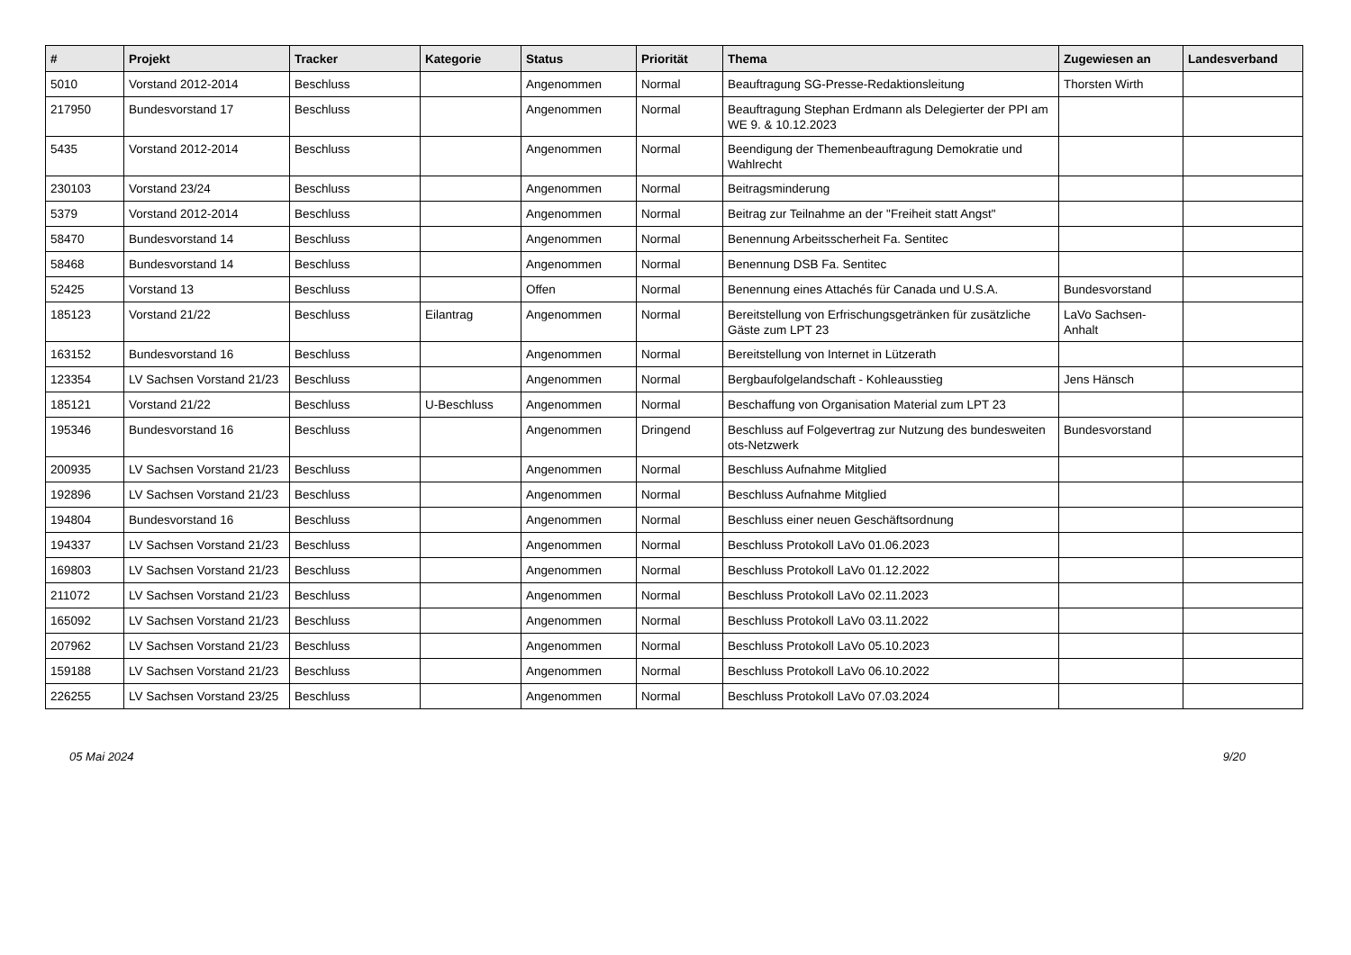| # | Projekt | Tracker | Kategorie | Status | Priorität | Thema | Zugewiesen an | Landesverband |
| --- | --- | --- | --- | --- | --- | --- | --- | --- |
| 5010 | Vorstand 2012-2014 | Beschluss | | Angenommen | Normal | Beauftragung SG-Presse-Redaktionsleitung | Thorsten Wirth | |
| 217950 | Bundesvorstand 17 | Beschluss | | Angenommen | Normal | Beauftragung Stephan Erdmann als Delegierter der PPI am WE 9. & 10.12.2023 | | |
| 5435 | Vorstand 2012-2014 | Beschluss | | Angenommen | Normal | Beendigung der Themenbeauftragung Demokratie und Wahlrecht | | |
| 230103 | Vorstand 23/24 | Beschluss | | Angenommen | Normal | Beitragsminderung | | |
| 5379 | Vorstand 2012-2014 | Beschluss | | Angenommen | Normal | Beitrag zur Teilnahme an der "Freiheit statt Angst" | | |
| 58470 | Bundesvorstand 14 | Beschluss | | Angenommen | Normal | Benennung Arbeitsscherheit Fa. Sentitec | | |
| 58468 | Bundesvorstand 14 | Beschluss | | Angenommen | Normal | Benennung DSB Fa. Sentitec | | |
| 52425 | Vorstand 13 | Beschluss | | Offen | Normal | Benennung eines Attachés für Canada und U.S.A. | Bundesvorstand | |
| 185123 | Vorstand 21/22 | Beschluss | Eilantrag | Angenommen | Normal | Bereitstellung von Erfrischungsgetränken für zusätzliche Gäste zum LPT 23 | LaVo Sachsen-Anhalt | |
| 163152 | Bundesvorstand 16 | Beschluss | | Angenommen | Normal | Bereitstellung von Internet in Lützerath | | |
| 123354 | LV Sachsen Vorstand 21/23 | Beschluss | | Angenommen | Normal | Bergbaufolgelandschaft - Kohleausstieg | Jens Hänsch | |
| 185121 | Vorstand 21/22 | Beschluss | U-Beschluss | Angenommen | Normal | Beschaffung von Organisation Material zum LPT 23 | | |
| 195346 | Bundesvorstand 16 | Beschluss | | Angenommen | Dringend | Beschluss auf Folgevertrag zur Nutzung des bundesweiten ots-Netzwerk | Bundesvorstand | |
| 200935 | LV Sachsen Vorstand 21/23 | Beschluss | | Angenommen | Normal | Beschluss Aufnahme Mitglied | | |
| 192896 | LV Sachsen Vorstand 21/23 | Beschluss | | Angenommen | Normal | Beschluss Aufnahme Mitglied | | |
| 194804 | Bundesvorstand 16 | Beschluss | | Angenommen | Normal | Beschluss einer neuen Geschäftsordnung | | |
| 194337 | LV Sachsen Vorstand 21/23 | Beschluss | | Angenommen | Normal | Beschluss Protokoll LaVo 01.06.2023 | | |
| 169803 | LV Sachsen Vorstand 21/23 | Beschluss | | Angenommen | Normal | Beschluss Protokoll LaVo 01.12.2022 | | |
| 211072 | LV Sachsen Vorstand 21/23 | Beschluss | | Angenommen | Normal | Beschluss Protokoll LaVo 02.11.2023 | | |
| 165092 | LV Sachsen Vorstand 21/23 | Beschluss | | Angenommen | Normal | Beschluss Protokoll LaVo 03.11.2022 | | |
| 207962 | LV Sachsen Vorstand 21/23 | Beschluss | | Angenommen | Normal | Beschluss Protokoll LaVo 05.10.2023 | | |
| 159188 | LV Sachsen Vorstand 21/23 | Beschluss | | Angenommen | Normal | Beschluss Protokoll LaVo 06.10.2022 | | |
| 226255 | LV Sachsen Vorstand 23/25 | Beschluss | | Angenommen | Normal | Beschluss Protokoll LaVo 07.03.2024 | | |
05 Mai 2024 9/20